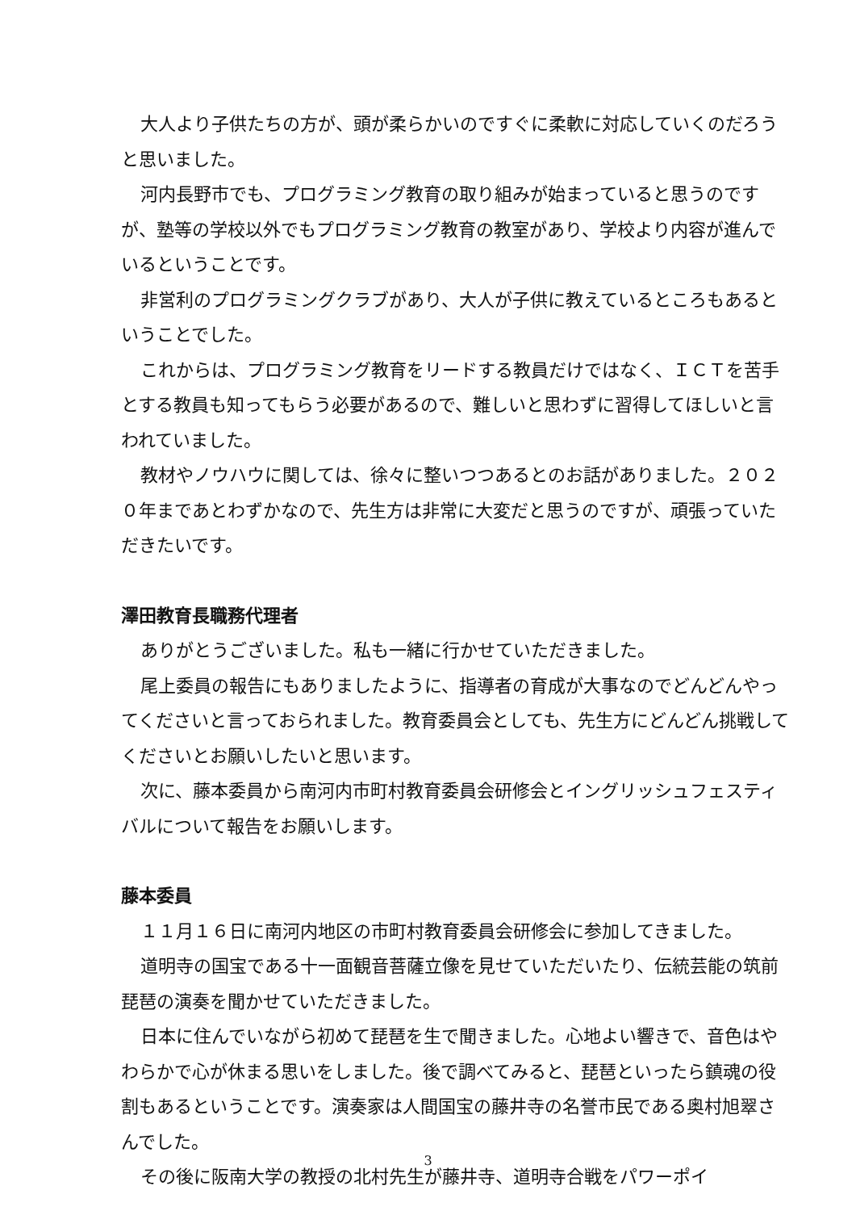大人より子供たちの方が、頭が柔らかいのですぐに柔軟に対応していくのだろうと思いました。
河内長野市でも、プログラミング教育の取り組みが始まっていると思うのですが、塾等の学校以外でもプログラミング教育の教室があり、学校より内容が進んでいるということです。
非営利のプログラミングクラブがあり、大人が子供に教えているところもあるということでした。
これからは、プログラミング教育をリードする教員だけではなく、ＩＣＴを苦手とする教員も知ってもらう必要があるので、難しいと思わずに習得してほしいと言われていました。
教材やノウハウに関しては、徐々に整いつつあるとのお話がありました。２０２０年まであとわずかなので、先生方は非常に大変だと思うのですが、頑張っていただきたいです。
澤田教育長職務代理者
ありがとうございました。私も一緒に行かせていただきました。
尾上委員の報告にもありましたように、指導者の育成が大事なのでどんどんやってくださいと言っておられました。教育委員会としても、先生方にどんどん挑戦してくださいとお願いしたいと思います。
次に、藤本委員から南河内市町村教育委員会研修会とイングリッシュフェスティバルについて報告をお願いします。
藤本委員
１１月１６日に南河内地区の市町村教育委員会研修会に参加してきました。
道明寺の国宝である十一面観音菩薩立像を見せていただいたり、伝統芸能の筑前琵琶の演奏を聞かせていただきました。
日本に住んでいながら初めて琵琶を生で聞きました。心地よい響きで、音色はやわらかで心が休まる思いをしました。後で調べてみると、琵琶といったら鎮魂の役割もあるということです。演奏家は人間国宝の藤井寺の名誉市民である奥村旭翠さんでした。
その後に阪南大学の教授の北村先生が藤井寺、道明寺合戦をパワーポイ
3